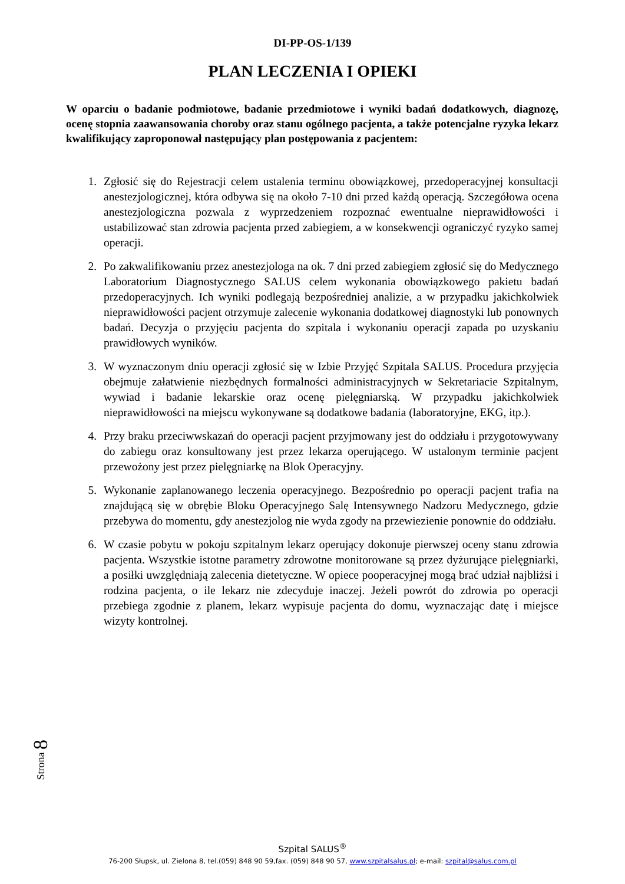DI-PP-OS-1/139
PLAN LECZENIA I OPIEKI
W oparciu o badanie podmiotowe, badanie przedmiotowe i wyniki badań dodatkowych, diagnozę, ocenę stopnia zaawansowania choroby oraz stanu ogólnego pacjenta, a także potencjalne ryzyka lekarz kwalifikujący zaproponował następujący plan postępowania z pacjentem:
1. Zgłosić się do Rejestracji celem ustalenia terminu obowiązkowej, przedoperacyjnej konsultacji anestezjologicznej, która odbywa się na około 7-10 dni przed każdą operacją. Szczegółowa ocena anestezjologiczna pozwala z wyprzedzeniem rozpoznać ewentualne nieprawidłowości i ustabilizować stan zdrowia pacjenta przed zabiegiem, a w konsekwencji ograniczyć ryzyko samej operacji.
2. Po zakwalifikowaniu przez anestezjologa na ok. 7 dni przed zabiegiem zgłosić się do Medycznego Laboratorium Diagnostycznego SALUS celem wykonania obowiązkowego pakietu badań przedoperacyjnych. Ich wyniki podlegają bezpośredniej analizie, a w przypadku jakichkolwiek nieprawidłowości pacjent otrzymuje zalecenie wykonania dodatkowej diagnostyki lub ponownych badań. Decyzja o przyjęciu pacjenta do szpitala i wykonaniu operacji zapada po uzyskaniu prawidłowych wyników.
3. W wyznaczonym dniu operacji zgłosić się w Izbie Przyjęć Szpitala SALUS. Procedura przyjęcia obejmuje załatwienie niezbędnych formalności administracyjnych w Sekretariacie Szpitalnym, wywiad i badanie lekarskie oraz ocenę pielęgniarską. W przypadku jakichkolwiek nieprawidłowości na miejscu wykonywane są dodatkowe badania (laboratoryjne, EKG, itp.).
4. Przy braku przeciwwskazań do operacji pacjent przyjmowany jest do oddziału i przygotowywany do zabiegu oraz konsultowany jest przez lekarza operującego. W ustalonym terminie pacjent przewożony jest przez pielęgniarkę na Blok Operacyjny.
5. Wykonanie zaplanowanego leczenia operacyjnego. Bezpośrednio po operacji pacjent trafia na znajdującą się w obrębie Bloku Operacyjnego Salę Intensywnego Nadzoru Medycznego, gdzie przebywa do momentu, gdy anestezjolog nie wyda zgody na przewiezienie ponownie do oddziału.
6. W czasie pobytu w pokoju szpitalnym lekarz operujący dokonuje pierwszej oceny stanu zdrowia pacjenta. Wszystkie istotne parametry zdrowotne monitorowane są przez dyżurujące pielęgniarki, a posiłki uwzględniają zalecenia dietetyczne. W opiece pooperacyjnej mogą brać udział najbliżsi i rodzina pacjenta, o ile lekarz nie zdecyduje inaczej. Jeżeli powrót do zdrowia po operacji przebiega zgodnie z planem, lekarz wypisuje pacjenta do domu, wyznaczając datę i miejsce wizyty kontrolnej.
Strona 8
Szpital SALUS<sup>®</sup>
76-200 Słupsk, ul. Zielona 8, tel.(059) 848 90 59,fax. (059) 848 90 57, www.szpitalsalus.pl; e-mail: szpital@salus.com.pl